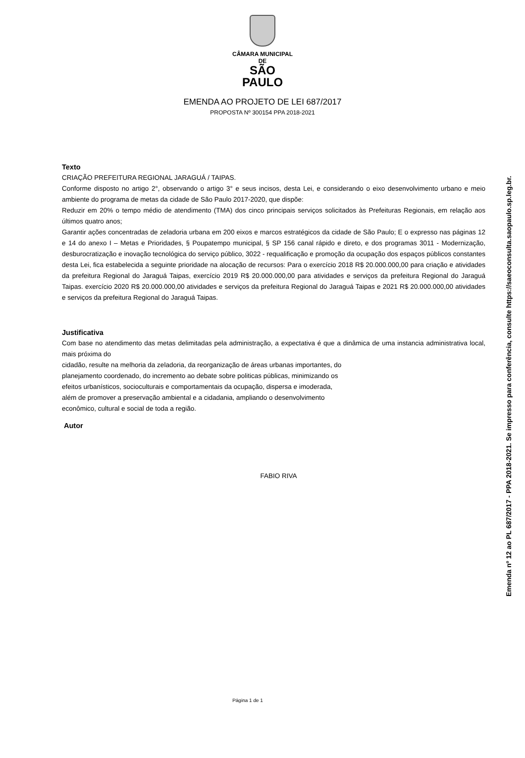CÂMARA MUNICIPAL DE
SÃO PAULO
EMENDA AO PROJETO DE LEI 687/2017
PROPOSTA Nº 300154 PPA 2018-2021
Texto
CRIAÇÃO PREFEITURA REGIONAL JARAGUÁ / TAIPAS.
Conforme disposto no artigo 2°, observando o artigo 3° e seus incisos, desta Lei, e considerando o eixo desenvolvimento urbano e meio ambiente do programa de metas da cidade de São Paulo 2017-2020, que dispõe:
Reduzir em 20% o tempo médio de atendimento (TMA) dos cinco principais serviços solicitados às Prefeituras Regionais, em relação aos últimos quatro anos;
Garantir ações concentradas de zeladoria urbana em 200 eixos e marcos estratégicos da cidade de São Paulo; E o expresso nas páginas 12 e 14 do anexo I – Metas e Prioridades, § Poupatempo municipal, § SP 156 canal rápido e direto, e dos programas 3011 - Modernização, desburocratização e inovação tecnológica do serviço público, 3022 - requalificação e promoção da ocupação dos espaços públicos constantes desta Lei, fica estabelecida a seguinte prioridade na alocação de recursos: Para o exercício 2018 R$ 20.000.000,00 para criação e atividades da prefeitura Regional do Jaraguá Taipas, exercício 2019 R$ 20.000.000,00 para atividades e serviços da prefeitura Regional do Jaraguá Taipas. exercício 2020 R$ 20.000.000,00 atividades e serviços da prefeitura Regional do Jaraguá Taipas e 2021 R$ 20.000.000,00 atividades e serviços da prefeitura Regional do Jaraguá Taipas.
Justificativa
Com base no atendimento das metas delimitadas pela administração, a expectativa é que a dinâmica de uma instancia administrativa local, mais próxima do
cidadão, resulte na melhoria da zeladoria, da reorganização de áreas urbanas importantes, do
planejamento coordenado, do incremento ao debate sobre politicas públicas, minimizando os
efeitos urbanísticos, socioculturais e comportamentais da ocupação, dispersa e imoderada,
além de promover a preservação ambiental e a cidadania, ampliando o desenvolvimento
econômico, cultural e social de toda a região.
Autor
FABIO RIVA
Página 1 de 1
Emenda nº 12 ao PL 687/2017 - PPA 2018-2021. Se impresso para conferência, consulte https://saeoconsulta.saopaulo.sp.leg.br.